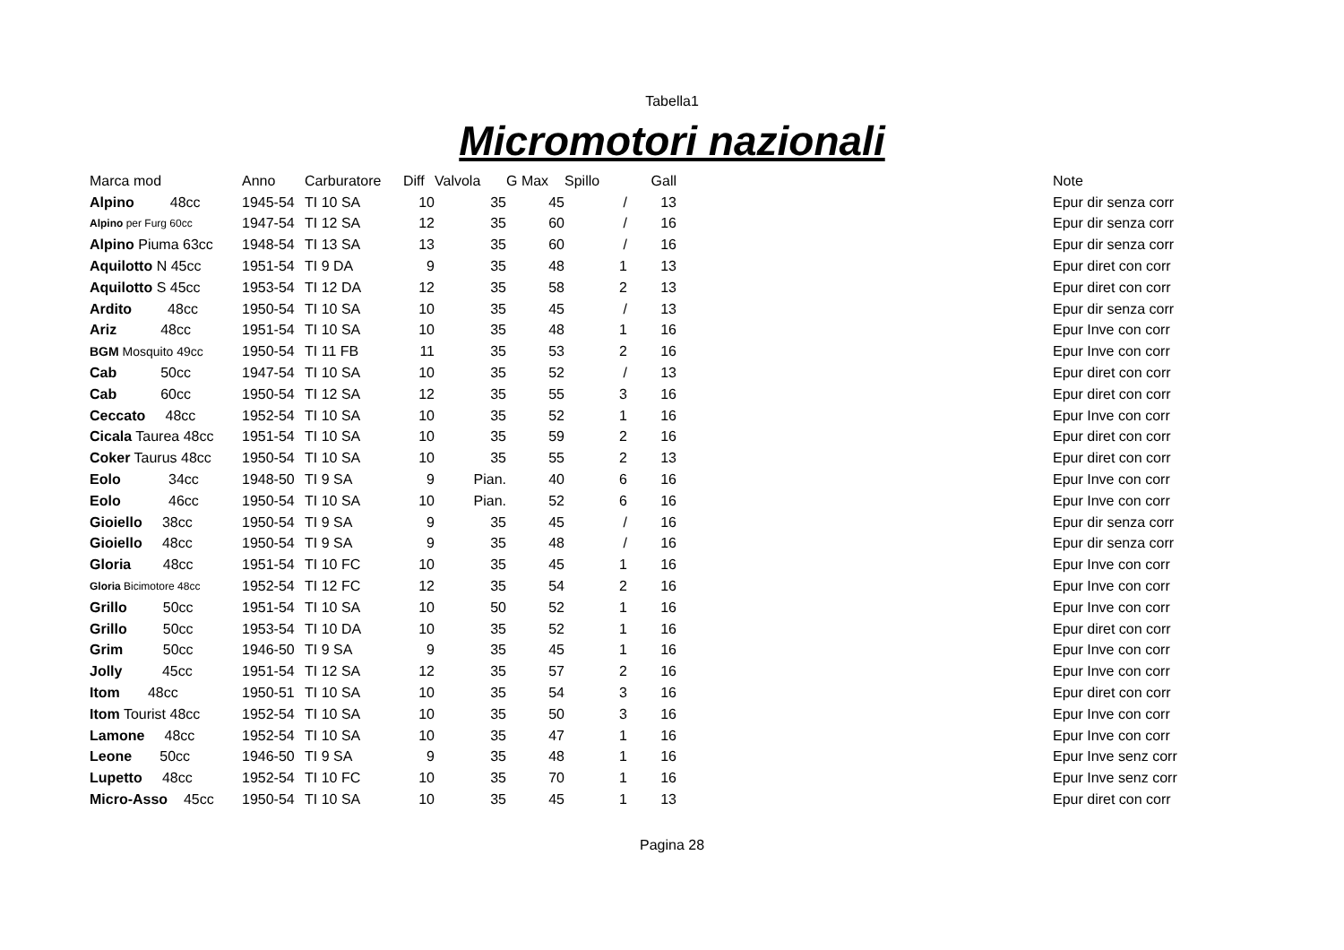Tabella1
Micromotori nazionali
| Marca mod | Anno | Carburatore | Diff | Valvola | G Max | Spillo | Gall | | Note |
| --- | --- | --- | --- | --- | --- | --- | --- | --- | --- |
| Alpino 48cc | 1945-54 | TI 10 SA | 10 | 35 | 45 | / | 13 | | Epur dir senza corr |
| Alpino per Furg 60cc | 1947-54 | TI 12 SA | 12 | 35 | 60 | / | 16 | | Epur dir senza corr |
| Alpino Piuma 63cc | 1948-54 | TI 13 SA | 13 | 35 | 60 | / | 16 | | Epur dir senza corr |
| Aquilotto N 45cc | 1951-54 | TI 9 DA | 9 | 35 | 48 | 1 | 13 | | Epur diret con corr |
| Aquilotto S 45cc | 1953-54 | TI 12 DA | 12 | 35 | 58 | 2 | 13 | | Epur diret con corr |
| Ardito 48cc | 1950-54 | TI 10 SA | 10 | 35 | 45 | / | 13 | | Epur dir senza corr |
| Ariz 48cc | 1951-54 | TI 10 SA | 10 | 35 | 48 | 1 | 16 | | Epur Inve con corr |
| BGM Mosquito 49cc | 1950-54 | TI 11 FB | 11 | 35 | 53 | 2 | 16 | | Epur Inve con corr |
| Cab 50cc | 1947-54 | TI 10 SA | 10 | 35 | 52 | / | 13 | | Epur diret con corr |
| Cab 60cc | 1950-54 | TI 12 SA | 12 | 35 | 55 | 3 | 16 | | Epur diret con corr |
| Ceccato 48cc | 1952-54 | TI 10 SA | 10 | 35 | 52 | 1 | 16 | | Epur Inve con corr |
| Cicala Taurea 48cc | 1951-54 | TI 10 SA | 10 | 35 | 59 | 2 | 16 | | Epur diret con corr |
| Coker Taurus 48cc | 1950-54 | TI 10 SA | 10 | 35 | 55 | 2 | 13 | | Epur diret con corr |
| Eolo 34cc | 1948-50 | TI 9 SA | 9 | Pian. | 40 | 6 | 16 | | Epur Inve con corr |
| Eolo 46cc | 1950-54 | TI 10 SA | 10 | Pian. | 52 | 6 | 16 | | Epur Inve con corr |
| Gioiello 38cc | 1950-54 | TI 9 SA | 9 | 35 | 45 | / | 16 | | Epur dir senza corr |
| Gioiello 48cc | 1950-54 | TI 9 SA | 9 | 35 | 48 | / | 16 | | Epur dir senza corr |
| Gloria 48cc | 1951-54 | TI 10 FC | 10 | 35 | 45 | 1 | 16 | | Epur Inve con corr |
| Gloria Bicimotore 48cc | 1952-54 | TI 12 FC | 12 | 35 | 54 | 2 | 16 | | Epur Inve con corr |
| Grillo 50cc | 1951-54 | TI 10 SA | 10 | 50 | 52 | 1 | 16 | | Epur Inve con corr |
| Grillo 50cc | 1953-54 | TI 10 DA | 10 | 35 | 52 | 1 | 16 | | Epur diret con corr |
| Grim 50cc | 1946-50 | TI 9 SA | 9 | 35 | 45 | 1 | 16 | | Epur Inve con corr |
| Jolly 45cc | 1951-54 | TI 12 SA | 12 | 35 | 57 | 2 | 16 | | Epur Inve con corr |
| Itom 48cc | 1950-51 | TI 10 SA | 10 | 35 | 54 | 3 | 16 | | Epur diret con corr |
| Itom Tourist 48cc | 1952-54 | TI 10 SA | 10 | 35 | 50 | 3 | 16 | | Epur Inve con corr |
| Lamone 48cc | 1952-54 | TI 10 SA | 10 | 35 | 47 | 1 | 16 | | Epur Inve con corr |
| Leone 50cc | 1946-50 | TI 9 SA | 9 | 35 | 48 | 1 | 16 | | Epur Inve senz corr |
| Lupetto 48cc | 1952-54 | TI 10 FC | 10 | 35 | 70 | 1 | 16 | | Epur Inve senz corr |
| Micro-Asso 45cc | 1950-54 | TI 10 SA | 10 | 35 | 45 | 1 | 13 | | Epur diret con corr |
Pagina 28